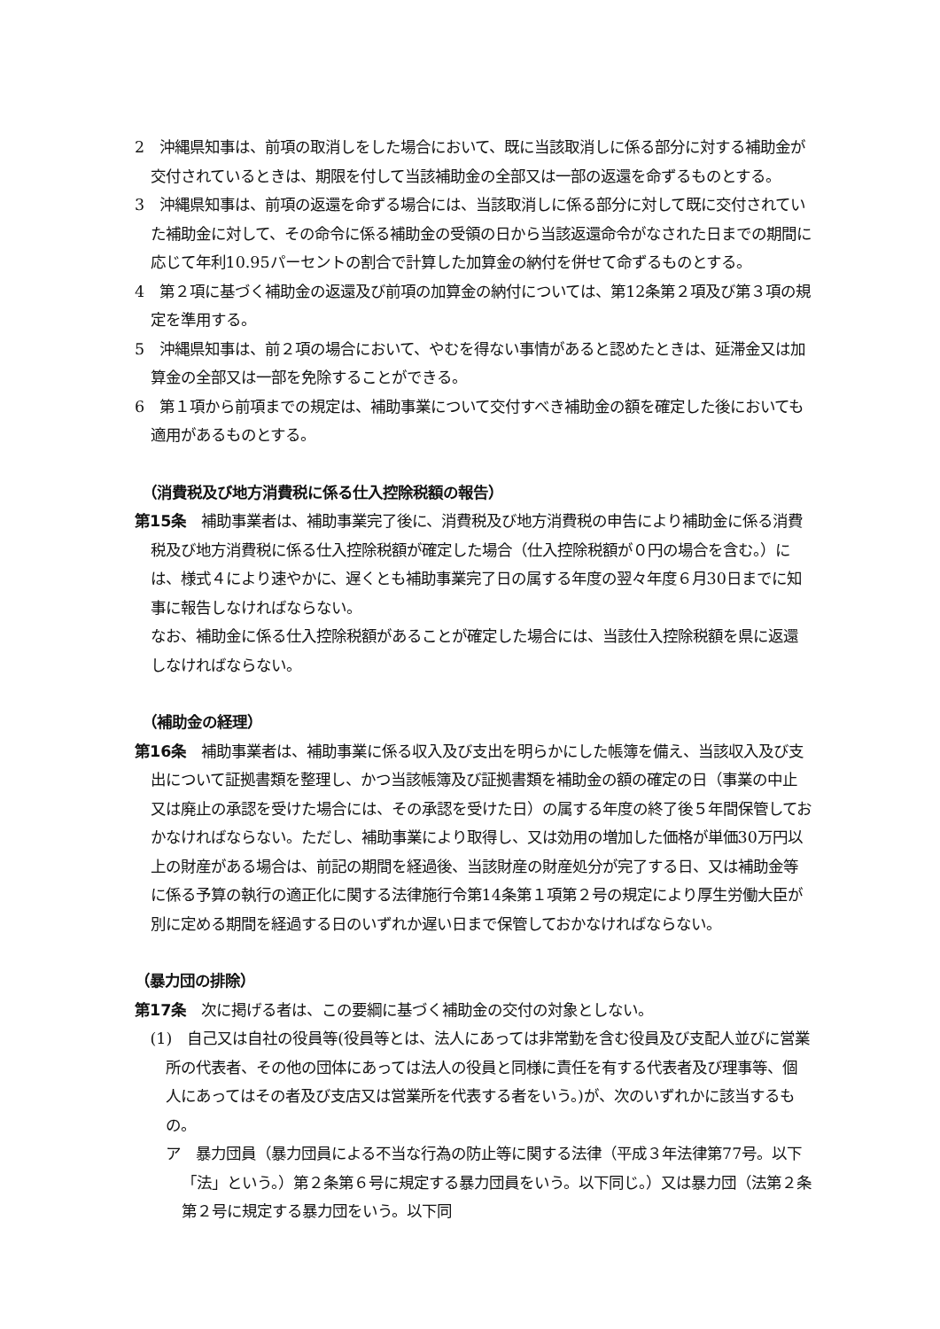2　沖縄県知事は、前項の取消しをした場合において、既に当該取消しに係る部分に対する補助金が交付されているときは、期限を付して当該補助金の全部又は一部の返還を命ずるものとする。
3　沖縄県知事は、前項の返還を命ずる場合には、当該取消しに係る部分に対して既に交付されていた補助金に対して、その命令に係る補助金の受領の日から当該返還命令がなされた日までの期間に応じて年利10.95パーセントの割合で計算した加算金の納付を併せて命ずるものとする。
4　第２項に基づく補助金の返還及び前項の加算金の納付については、第12条第２項及び第３項の規定を準用する。
5　沖縄県知事は、前２項の場合において、やむを得ない事情があると認めたときは、延滞金又は加算金の全部又は一部を免除することができる。
6　第１項から前項までの規定は、補助事業について交付すべき補助金の額を確定した後においても適用があるものとする。
　（消費税及び地方消費税に係る仕入控除税額の報告）
第15条　補助事業者は、補助事業完了後に、消費税及び地方消費税の申告により補助金に係る消費税及び地方消費税に係る仕入控除税額が確定した場合（仕入控除税額が０円の場合を含む。）には、様式４により速やかに、遅くとも補助事業完了日の属する年度の翌々年度６月30日までに知事に報告しなければならない。
なお、補助金に係る仕入控除税額があることが確定した場合には、当該仕入控除税額を県に返還しなければならない。
　（補助金の経理）
第16条　補助事業者は、補助事業に係る収入及び支出を明らかにした帳簿を備え、当該収入及び支出について証拠書類を整理し、かつ当該帳簿及び証拠書類を補助金の額の確定の日（事業の中止又は廃止の承認を受けた場合には、その承認を受けた日）の属する年度の終了後５年間保管しておかなければならない。ただし、補助事業により取得し、又は効用の増加した価格が単価30万円以上の財産がある場合は、前記の期間を経過後、当該財産の財産処分が完了する日、又は補助金等に係る予算の執行の適正化に関する法律施行令第14条第１項第２号の規定により厚生労働大臣が別に定める期間を経過する日のいずれか遅い日まで保管しておかなければならない。
（暴力団の排除）
第17条　次に掲げる者は、この要綱に基づく補助金の交付の対象としない。
(1)　自己又は自社の役員等(役員等とは、法人にあっては非常勤を含む役員及び支配人並びに営業所の代表者、その他の団体にあっては法人の役員と同様に責任を有する代表者及び理事等、個人にあってはその者及び支店又は営業所を代表する者をいう。)が、次のいずれかに該当するもの。
ア　暴力団員（暴力団員による不当な行為の防止等に関する法律（平成３年法律第77号。以下「法」という。）第２条第６号に規定する暴力団員をいう。以下同じ。）又は暴力団（法第２条第２号に規定する暴力団をいう。以下同